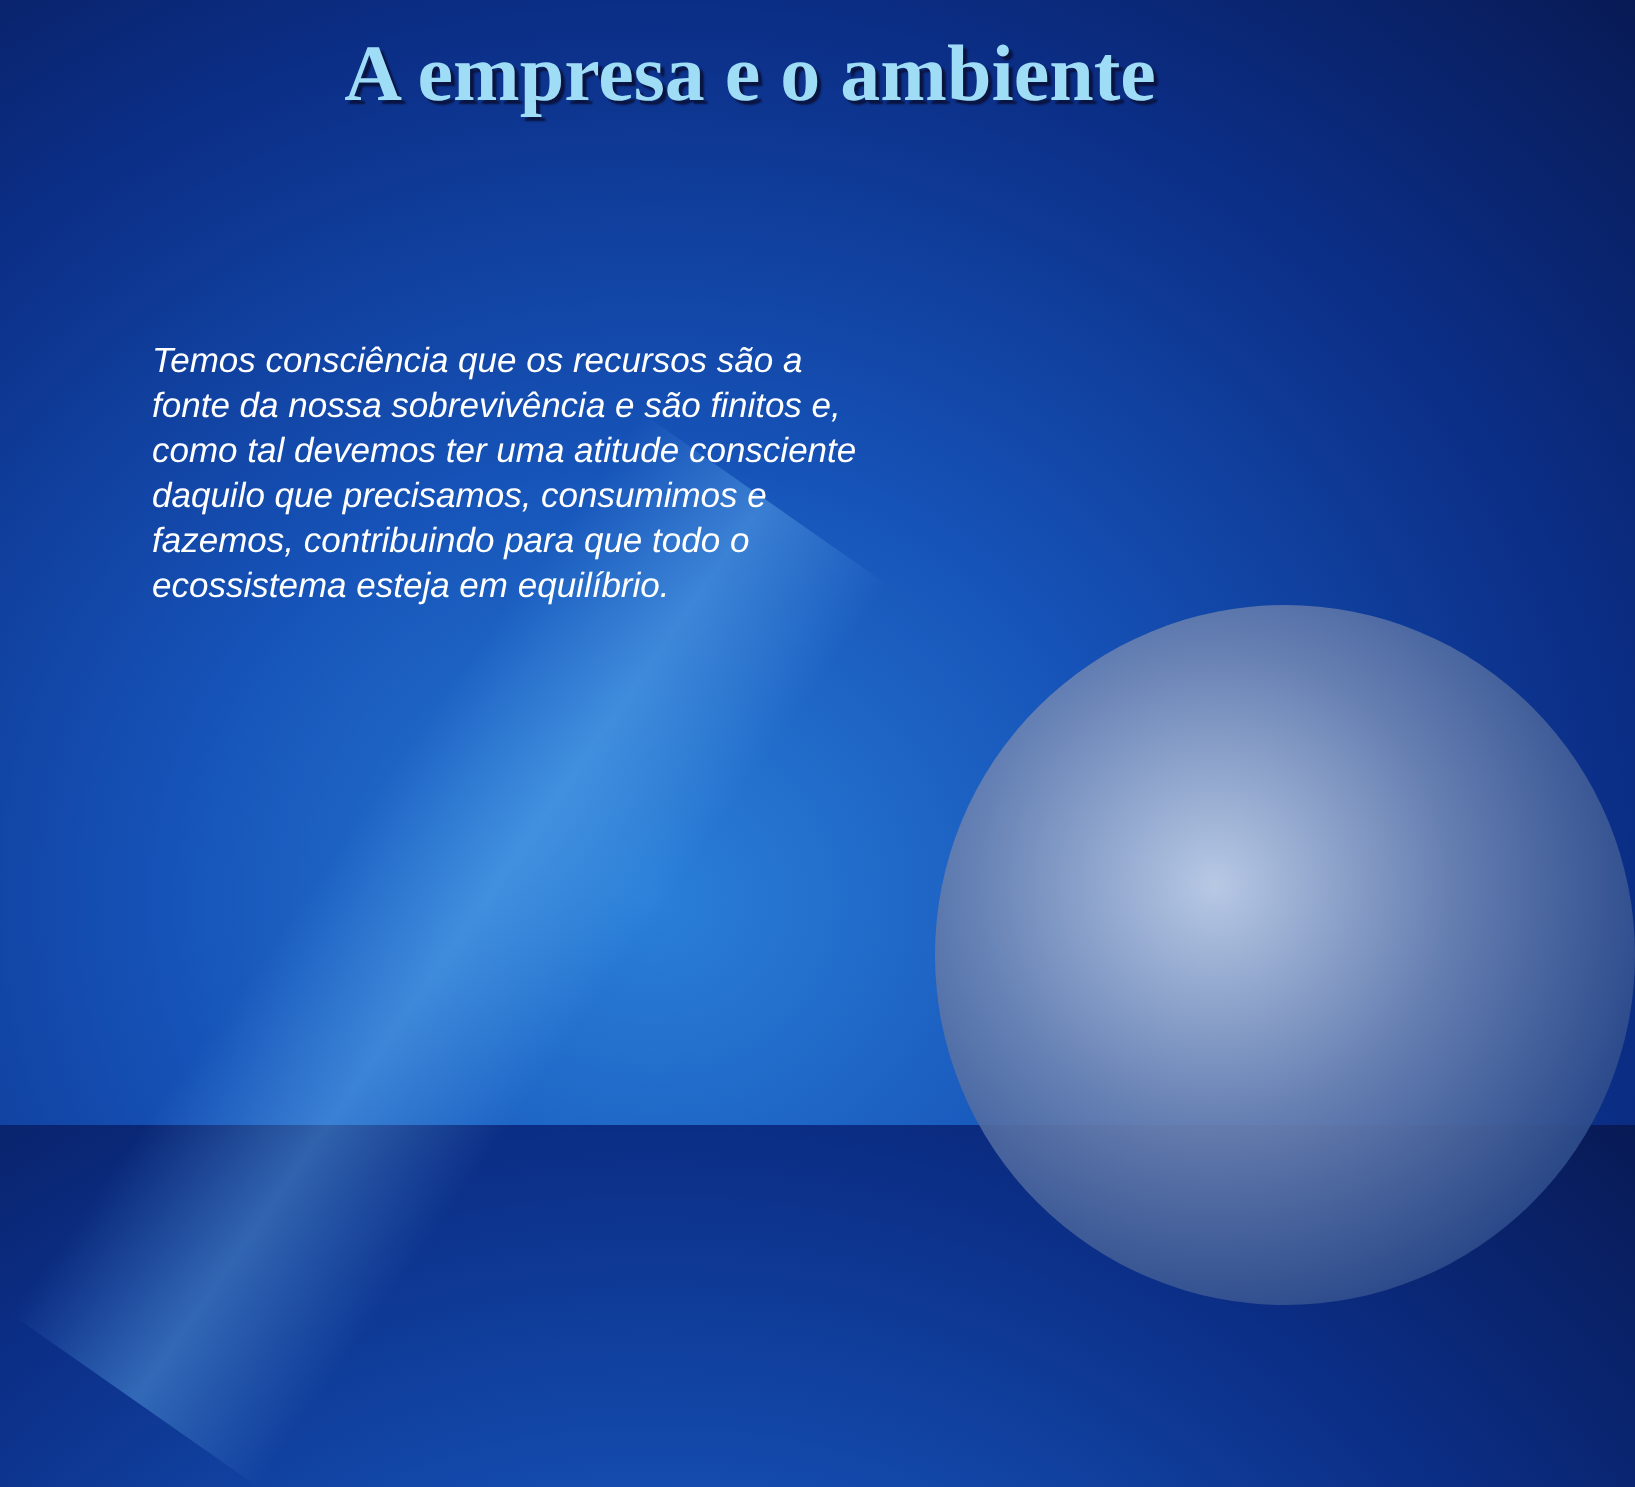A empresa e o ambiente
Temos consciência que os recursos são a fonte da nossa sobrevivência e são finitos e, como tal devemos ter uma atitude consciente daquilo que precisamos, consumimos e fazemos, contribuindo para que todo o ecossistema esteja em equilíbrio.